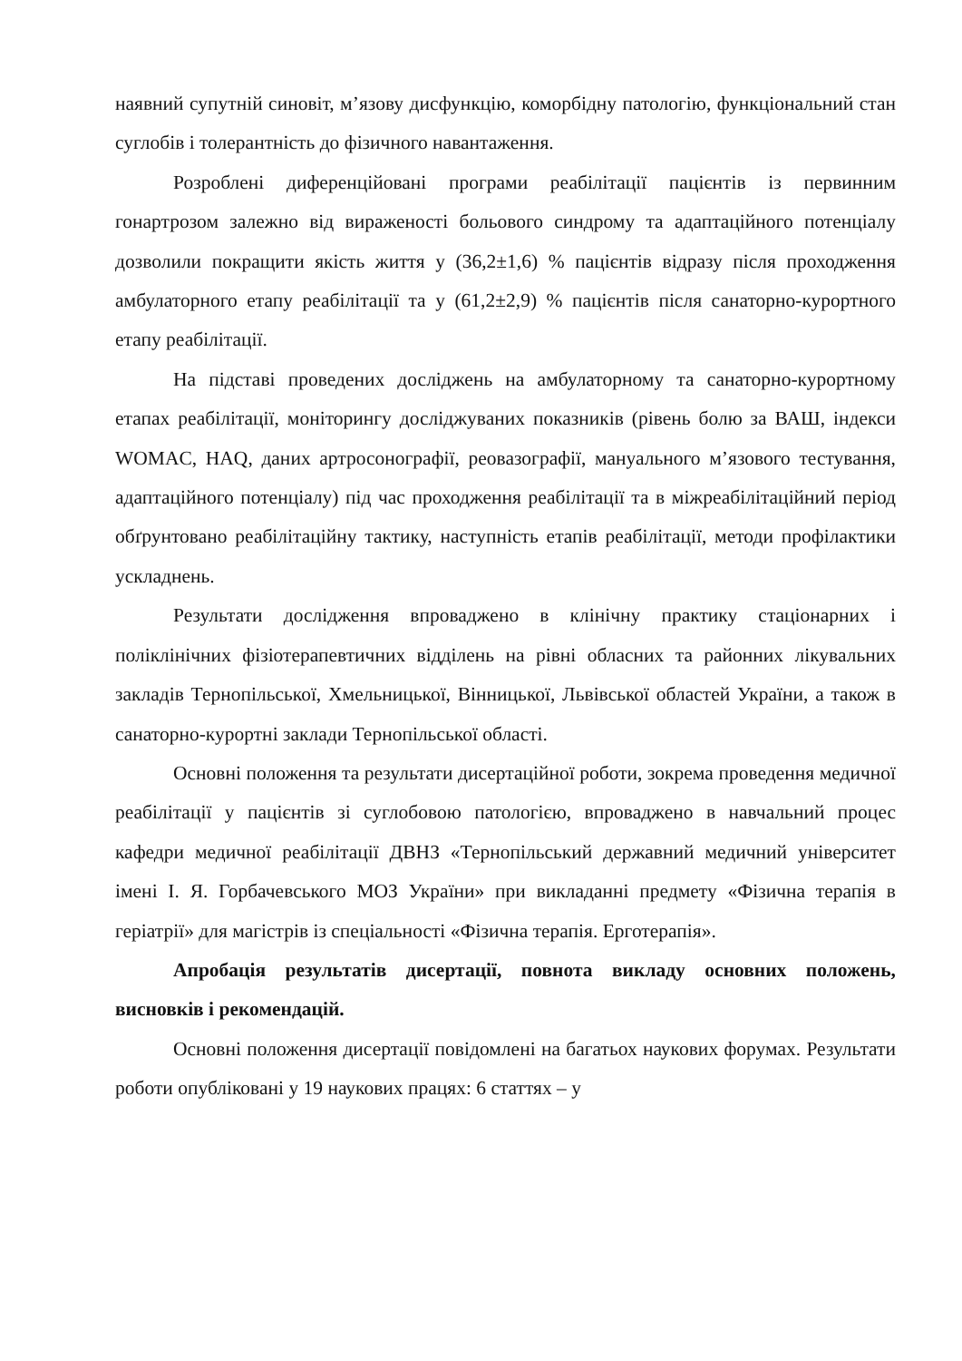наявний супутній синовіт, м’язову дисфункцію, коморбідну патологію, функціональний стан суглобів і толерантність до фізичного навантаження.
Розроблені диференційовані програми реабілітації пацієнтів із первинним гонартрозом залежно від вираженості больового синдрому та адаптаційного потенціалу дозволили покращити якість життя у (36,2±1,6) % пацієнтів відразу після проходження амбулаторного етапу реабілітації та у (61,2±2,9) % пацієнтів після санаторно-курортного етапу реабілітації.
На підставі проведених досліджень на амбулаторному та санаторно-курортному етапах реабілітації, моніторингу досліджуваних показників (рівень болю за ВАШ, індекси WOMAC, HAQ, даних артросонографії, реовазографії, мануального м’язового тестування, адаптаційного потенціалу) під час проходження реабілітації та в міжреабілітаційний період обґрунтовано реабілітаційну тактику, наступність етапів реабілітації, методи профілактики ускладнень.
Результати дослідження впроваджено в клінічну практику стаціонарних і поліклінічних фізіотерапевтичних відділень на рівні обласних та районних лікувальних закладів Тернопільської, Хмельницької, Вінницької, Львівської областей України, а також в санаторно-курортні заклади Тернопільської області.
Основні положення та результати дисертаційної роботи, зокрема проведення медичної реабілітації у пацієнтів зі суглобовою патологією, впроваджено в навчальний процес кафедри медичної реабілітації ДВНЗ «Тернопільський державний медичний університет імені І. Я. Горбачевського МОЗ України» при викладанні предмету «Фізична терапія в геріатрії» для магістрів із спеціальності «Фізична терапія. Ерготерапія».
Апробація результатів дисертації, повнота викладу основних положень, висновків і рекомендацій.
Основні положення дисертації повідомлені на багатьох наукових форумах. Результати роботи опубліковані у 19 наукових працях: 6 статтях – у